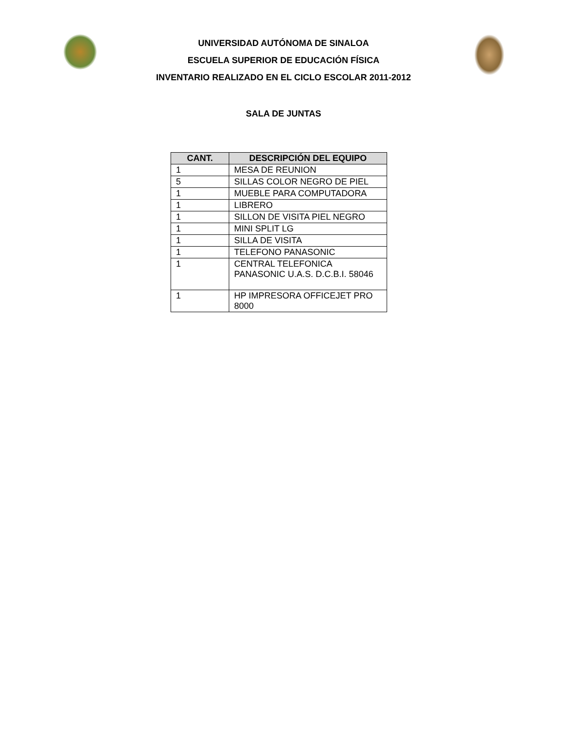UNIVERSIDAD AUTÓNOMA DE SINALOA
ESCUELA SUPERIOR DE EDUCACIÓN FÍSICA
INVENTARIO REALIZADO EN EL CICLO ESCOLAR 2011-2012
SALA DE JUNTAS
| CANT. | DESCRIPCIÓN DEL EQUIPO |
| --- | --- |
| 1 | MESA DE REUNION |
| 5 | SILLAS COLOR NEGRO DE PIEL |
| 1 | MUEBLE PARA COMPUTADORA |
| 1 | LIBRERO |
| 1 | SILLON DE VISITA PIEL NEGRO |
| 1 | MINI SPLIT LG |
| 1 | SILLA DE VISITA |
| 1 | TELEFONO PANASONIC |
| 1 | CENTRAL TELEFONICA PANASONIC U.A.S. D.C.B.I. 58046 |
| 1 | HP IMPRESORA OFFICEJET PRO 8000 |